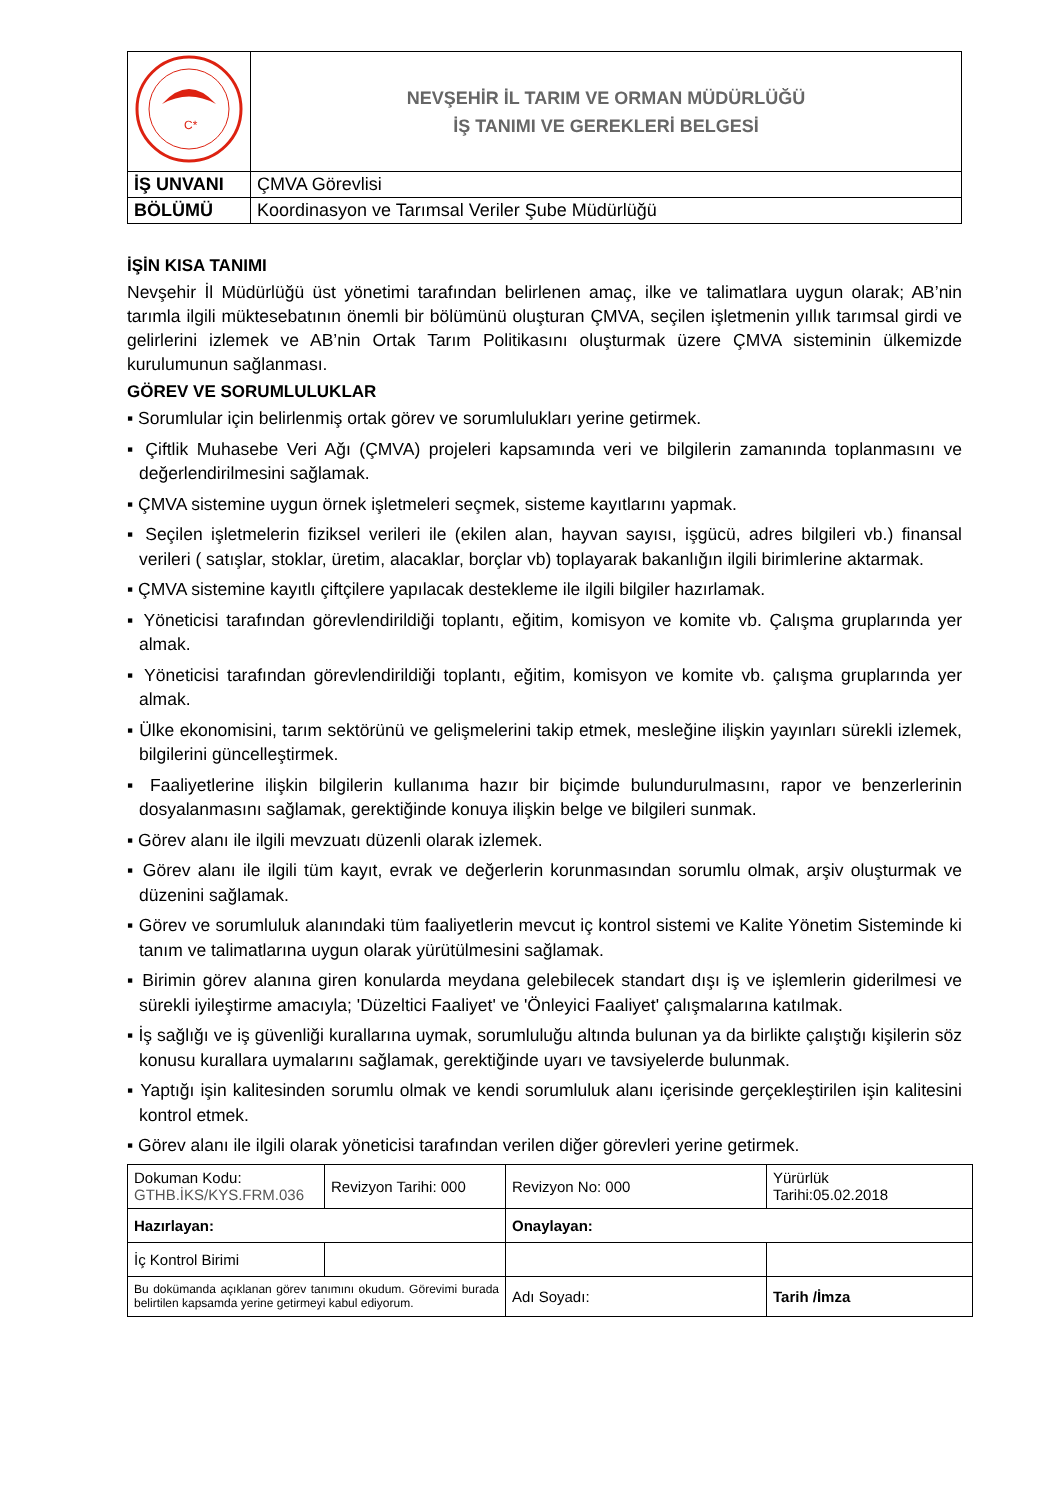| C* | NEVŞEHİR İL TARIM VE ORMAN MÜDÜRLÜĞÜ İŞ TANIMI VE GEREKLERİ BELGESİ |
| İŞ UNVANI | ÇMVA Görevlisi |
| BÖLÜMÜ | Koordinasyon ve Tarımsal Veriler Şube Müdürlüğü |
İŞİN KISA TANIMI
Nevşehir İl Müdürlüğü üst yönetimi tarafından belirlenen amaç, ilke ve talimatlara uygun olarak; AB’nin tarımla ilgili müktesebatının önemli bir bölümünü oluşturan ÇMVA, seçilen işletmenin yıllık tarımsal girdi ve gelirlerini izlemek ve AB’nin Ortak Tarım Politikasını oluşturmak üzere ÇMVA sisteminin ülkemizde kurulumunun sağlanması.
GÖREV VE SORUMLULUKLAR
▪ Sorumlular için belirlenmiş ortak görev ve sorumlulukları yerine getirmek.
▪ Çiftlik Muhasebe Veri Ağı (ÇMVA) projeleri kapsamında veri ve bilgilerin zamanında toplanmasını ve değerlendirilmesini sağlamak.
▪ ÇMVA sistemine uygun örnek işletmeleri seçmek, sisteme kayıtlarını yapmak.
▪ Seçilen işletmelerin fiziksel verileri ile (ekilen alan, hayvan sayısı, işgücü, adres bilgileri vb.) finansal verileri ( satışlar, stoklar, üretim, alacaklar, borçlar vb) toplayarak bakanlığın ilgili birimlerine aktarmak.
▪ ÇMVA sistemine kayıtlı çiftçilere yapılacak destekleme ile ilgili bilgiler hazırlamak.
▪ Yöneticisi tarafından görevlendirildiği toplantı, eğitim, komisyon ve komite vb. Çalışma gruplarında yer almak.
▪ Yöneticisi tarafından görevlendirildiği toplantı, eğitim, komisyon ve komite vb. çalışma gruplarında yer almak.
▪ Ülke ekonomisini, tarım sektörünü ve gelişmelerini takip etmek, mesleğine ilişkin yayınları sürekli izlemek, bilgilerini güncelleştirmek.
▪ Faaliyetlerine ilişkin bilgilerin kullanıma hazır bir biçimde bulundurulmasını, rapor ve benzerlerinin dosyalanmasını sağlamak, gerektiğinde konuya ilişkin belge ve bilgileri sunmak.
▪ Görev alanı ile ilgili mevzuatı düzenli olarak izlemek.
▪ Görev alanı ile ilgili tüm kayıt, evrak ve değerlerin korunmasından sorumlu olmak, arşiv oluşturmak ve düzenini sağlamak.
▪ Görev ve sorumluluk alanındaki tüm faaliyetlerin mevcut iç kontrol sistemi ve Kalite Yönetim Sisteminde ki tanım ve talimatlarına uygun olarak yürütülmesini sağlamak.
▪ Birimin görev alanına giren konularda meydana gelebilecek standart dışı iş ve işlemlerin giderilmesi ve sürekli iyileştirme amacıyla; 'Düzeltici Faaliyet' ve 'Önleyici Faaliyet' çalışmalarına katılmak.
▪ İş sağlığı ve iş güvenliği kurallarına uymak, sorumluluğu altında bulunan ya da birlikte çalıştığı kişilerin söz konusu kurallara uymalarını sağlamak, gerektiğinde uyarı ve tavsiyelerde bulunmak.
▪ Yaptığı işin kalitesinden sorumlu olmak ve kendi sorumluluk alanı içerisinde gerçekleştirilen işin kalitesini kontrol etmek.
▪ Görev alanı ile ilgili olarak yöneticisi tarafından verilen diğer görevleri yerine getirmek.
| Dokuman Kodu: GTHB.İKS/KYS.FRM.036 | Revizyon Tarihi: 000 | Revizyon No: 000 | Yürürlük Tarihi:05.02.2018 |
| Hazırlayan: | | Onaylayan: | |
| İç Kontrol Birimi | | | |
| Bu dokümanda açıklanan görev tanımını okudum. Görevimi burada belirtilen kapsamda yerine getirmeyi kabul ediyorum. | | Adı Soyadı: | Tarih /İmza |